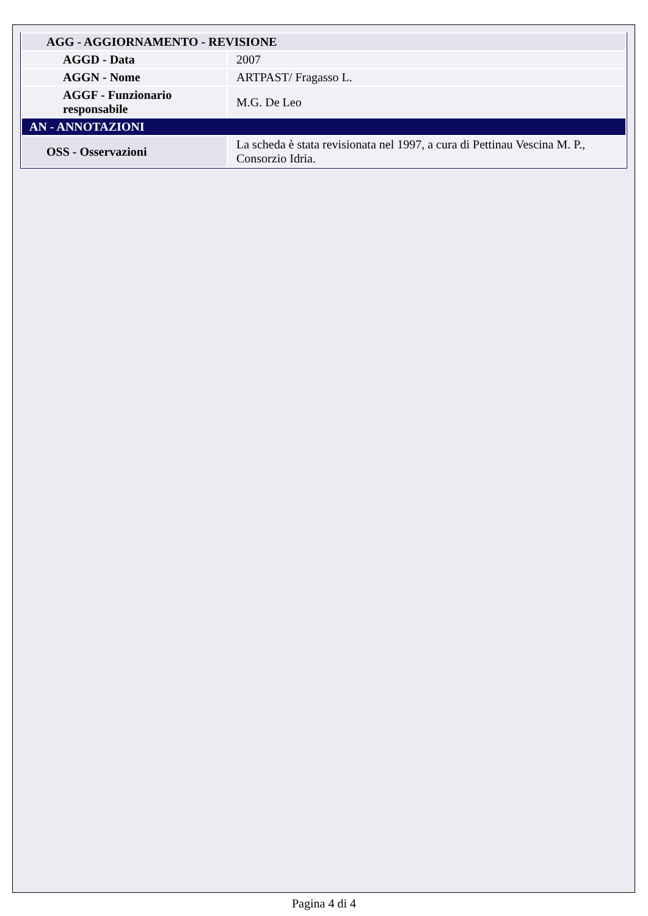| AGG - AGGIORNAMENTO - REVISIONE | |
| AGGD - Data | 2007 |
| AGGN - Nome | ARTPAST/ Fragasso L. |
| AGGF - Funzionario responsabile | M.G. De Leo |
| AN - ANNOTAZIONI | |
| OSS - Osservazioni | La scheda è stata revisionata nel 1997, a cura di Pettinau Vescina M. P., Consorzio Idria. |
Pagina 4 di 4